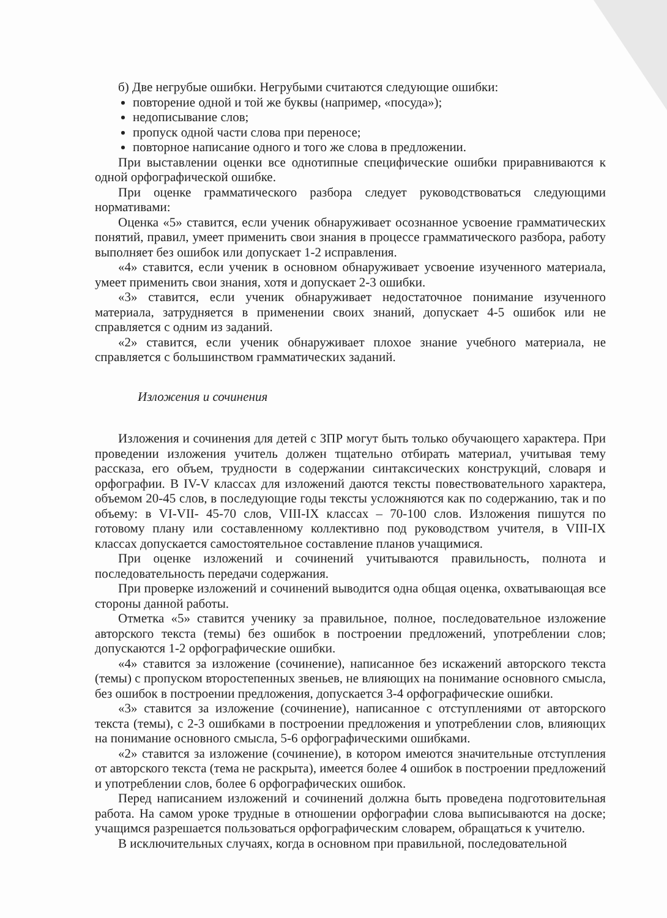б) Две негрубые ошибки. Негрубыми считаются следующие ошибки:
повторение одной и той же буквы (например, «посуда»);
недописывание слов;
пропуск одной части слова при переносе;
повторное написание одного и того же слова в предложении.
При выставлении оценки все однотипные специфические ошибки приравниваются к одной орфографической ошибке.
При оценке грамматического разбора следует руководствоваться следующими нормативами:
Оценка «5» ставится, если ученик обнаруживает осознанное усвоение грамматических понятий, правил, умеет применить свои знания в процессе грамматического разбора, работу выполняет без ошибок или допускает 1-2 исправления.
«4» ставится, если ученик в основном обнаруживает усвоение изученного материала, умеет применить свои знания, хотя и допускает 2-3 ошибки.
«3» ставится, если ученик обнаруживает недостаточное понимание изученного материала, затрудняется в применении своих знаний, допускает 4-5 ошибок или не справляется с одним из заданий.
«2» ставится, если ученик обнаруживает плохое знание учебного материала, не справляется с большинством грамматических заданий.
Изложения и сочинения
Изложения и сочинения для детей с ЗПР могут быть только обучающего характера. При проведении изложения учитель должен тщательно отбирать материал, учитывая тему рассказа, его объем, трудности в содержании синтаксических конструкций, словаря и орфографии. В IV-V классах для изложений даются тексты повествовательного характера, объемом 20-45 слов, в последующие годы тексты усложняются как по содержанию, так и по объему: в VI-VII- 45-70 слов, VIII-IX классах – 70-100 слов. Изложения пишутся по готовому плану или составленному коллективно под руководством учителя, в VIII-IX классах допускается самостоятельное составление планов учащимися.
При оценке изложений и сочинений учитываются правильность, полнота и последовательность передачи содержания.
При проверке изложений и сочинений выводится одна общая оценка, охватывающая все стороны данной работы.
Отметка «5» ставится ученику за правильное, полное, последовательное изложение авторского текста (темы) без ошибок в построении предложений, употреблении слов; допускаются 1-2 орфографические ошибки.
«4» ставится за изложение (сочинение), написанное без искажений авторского текста (темы) с пропуском второстепенных звеньев, не влияющих на понимание основного смысла, без ошибок в построении предложения, допускается 3-4 орфографические ошибки.
«3» ставится за изложение (сочинение), написанное с отступлениями от авторского текста (темы), с 2-3 ошибками в построении предложения и употреблении слов, влияющих на понимание основного смысла, 5-6 орфографическими ошибками.
«2» ставится за изложение (сочинение), в котором имеются значительные отступления от авторского текста (тема не раскрыта), имеется более 4 ошибок в построении предложений и употреблении слов, более 6 орфографических ошибок.
Перед написанием изложений и сочинений должна быть проведена подготовительная работа. На самом уроке трудные в отношении орфографии слова выписываются на доске; учащимся разрешается пользоваться орфографическим словарем, обращаться к учителю.
В исключительных случаях, когда в основном при правильной, последовательной